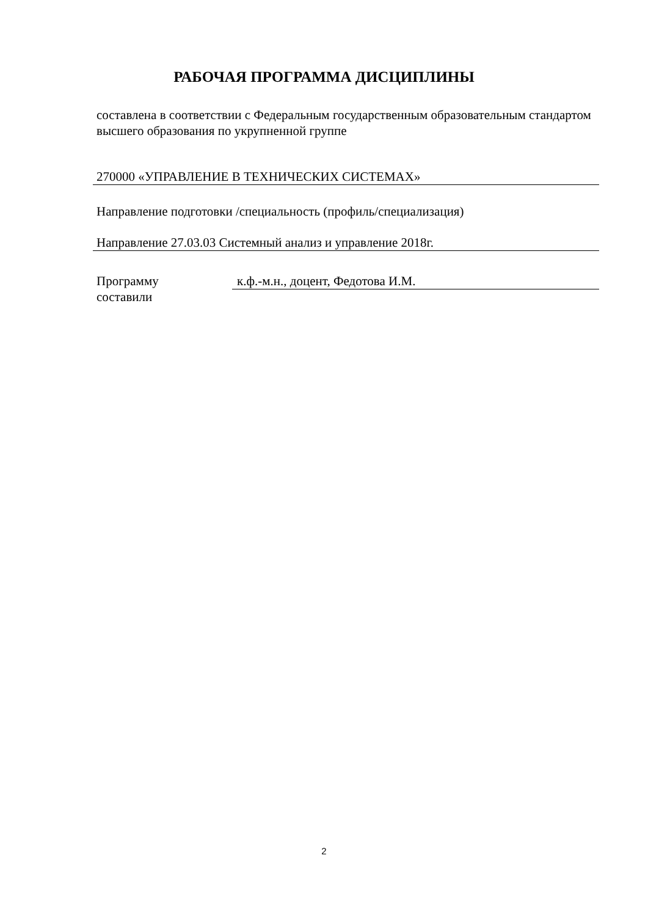РАБОЧАЯ ПРОГРАММА ДИСЦИПЛИНЫ
составлена в соответствии с Федеральным государственным образовательным стандартом высшего образования по укрупненной группе
270000 «УПРАВЛЕНИЕ В ТЕХНИЧЕСКИХ СИСТЕМАХ»
Направление подготовки /специальность (профиль/специализация)
Направление 27.03.03 Системный анализ и управление 2018г.
Программу
составили
к.ф.-м.н., доцент, Федотова И.М.
2